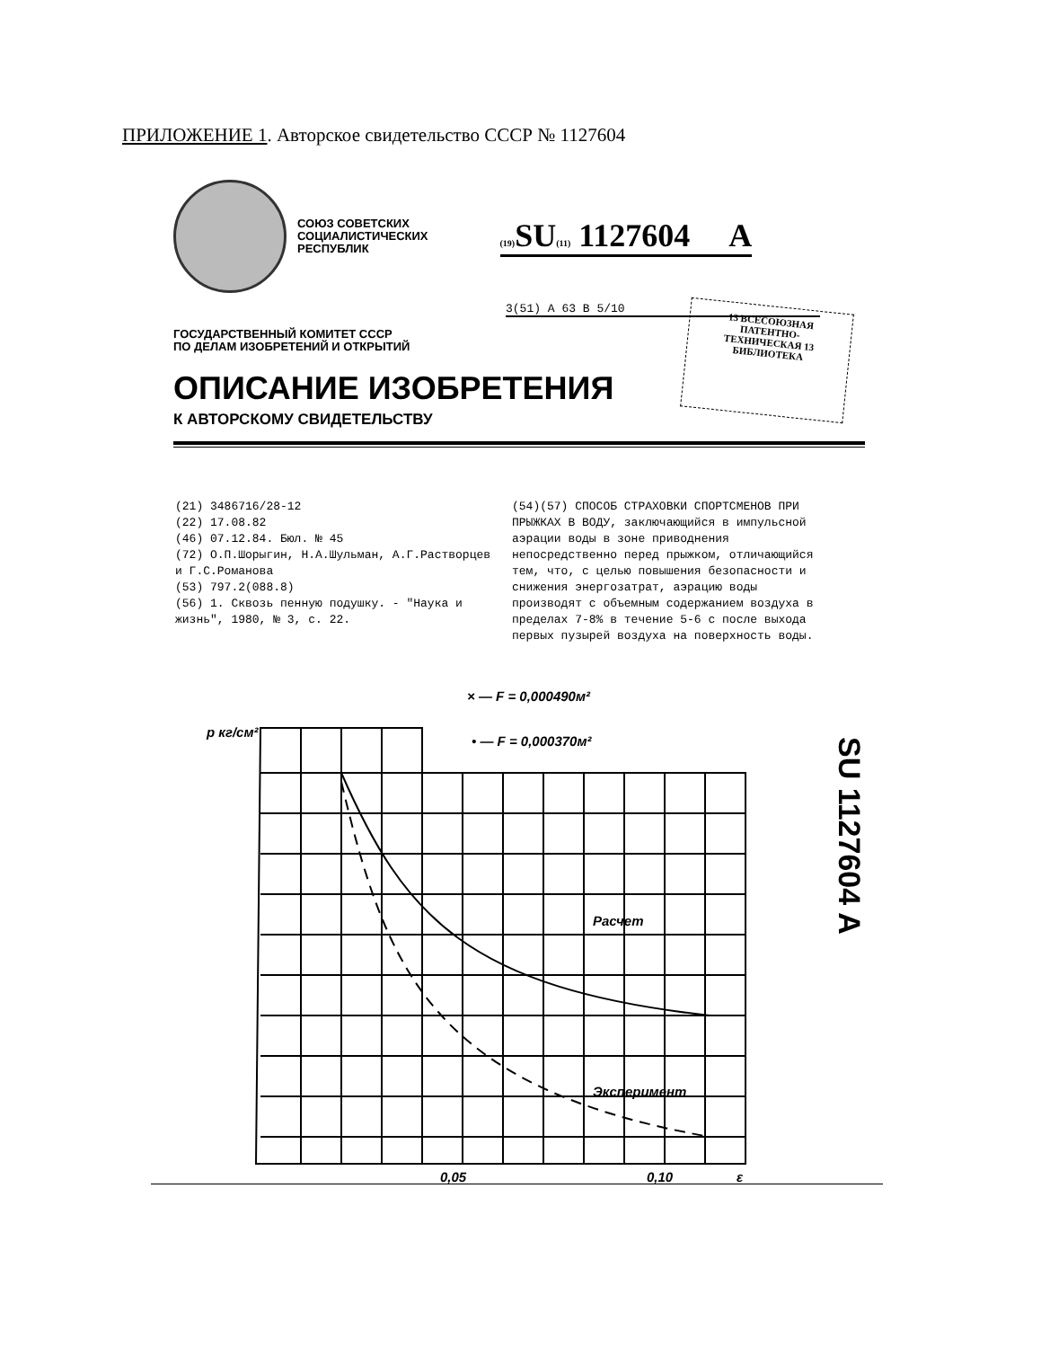ПРИЛОЖЕНИЕ 1. Авторское свидетельство СССР № 1127604
СОЮЗ СОВЕТСКИХ
СОЦИАЛИСТИЧЕСКИХ
РЕСПУБЛИК
(19) SU(11) 1127604 A
3(51) A 63 B 5/10
ГОСУДАРСТВЕННЫЙ КОМИТЕТ СССР
ПО ДЕЛАМ ИЗОБРЕТЕНИЙ И ОТКРЫТИЙ
ОПИСАНИЕ ИЗОБРЕТЕНИЯ
К АВТОРСКОМУ СВИДЕТЕЛЬСТВУ
13 ВСЕСОЮЗНАЯ
ПАТЕНТНО-
ТЕХНИЧЕСКАЯ 13
БИБЛИОТЕКА
(21) 3486716/28-12
(22) 17.08.82
(46) 07.12.84. Бюл. № 45
(72) О.П.Шорыгин, Н.А.Шульман, А.Г.Растворцев и Г.С.Романова
(53) 797.2(088.8)
(56) 1. Сквозь пенную подушку. - "Наука и жизнь", 1980, № 3, с. 22.
(54)(57) СПОСОБ СТРАХОВКИ СПОРТСМЕНОВ ПРИ ПРЫЖКАХ В ВОДУ, заключающийся в импульсной аэрации воды в зоне приводнения непосредственно перед прыжком, отличающийся тем, что, с целью повышения безопасности и снижения энергозатрат, аэрацию воды производят с объемным содержанием воздуха в пределах 7-8% в течение 5-6 с после выхода первых пузырей воздуха на поверхность воды.
× — F = 0,000490м²
• — F = 0,000370м²
p кг/см²
Расчет
Эксперимент
0,05
0,10
ε
SU 1127604 A